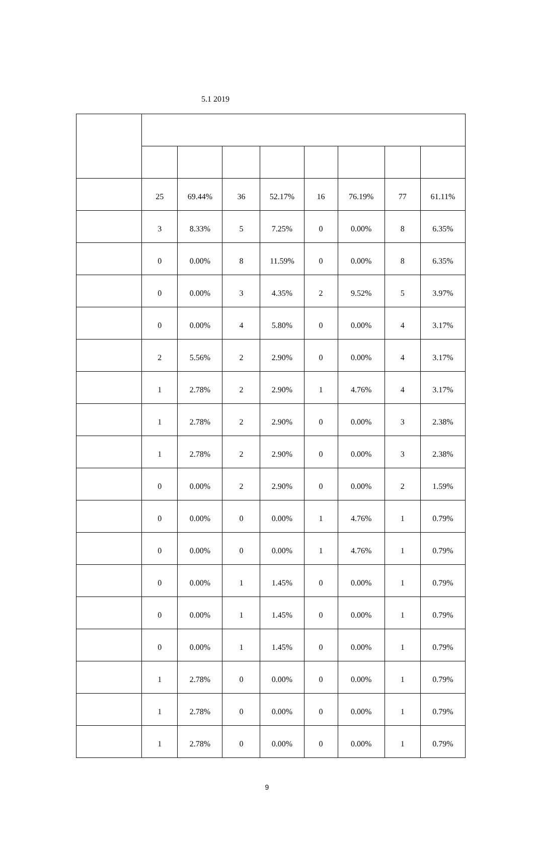5.1 2019
| | 25 | 69.44% | 36 | 52.17% | 16 | 76.19% | 77 | 61.11% |
| | 3 | 8.33% | 5 | 7.25% | 0 | 0.00% | 8 | 6.35% |
| | 0 | 0.00% | 8 | 11.59% | 0 | 0.00% | 8 | 6.35% |
| | 0 | 0.00% | 3 | 4.35% | 2 | 9.52% | 5 | 3.97% |
| | 0 | 0.00% | 4 | 5.80% | 0 | 0.00% | 4 | 3.17% |
| | 2 | 5.56% | 2 | 2.90% | 0 | 0.00% | 4 | 3.17% |
| | 1 | 2.78% | 2 | 2.90% | 1 | 4.76% | 4 | 3.17% |
| | 1 | 2.78% | 2 | 2.90% | 0 | 0.00% | 3 | 2.38% |
| | 1 | 2.78% | 2 | 2.90% | 0 | 0.00% | 3 | 2.38% |
| | 0 | 0.00% | 2 | 2.90% | 0 | 0.00% | 2 | 1.59% |
| | 0 | 0.00% | 0 | 0.00% | 1 | 4.76% | 1 | 0.79% |
| | 0 | 0.00% | 0 | 0.00% | 1 | 4.76% | 1 | 0.79% |
| | 0 | 0.00% | 1 | 1.45% | 0 | 0.00% | 1 | 0.79% |
| | 0 | 0.00% | 1 | 1.45% | 0 | 0.00% | 1 | 0.79% |
| | 0 | 0.00% | 1 | 1.45% | 0 | 0.00% | 1 | 0.79% |
| | 1 | 2.78% | 0 | 0.00% | 0 | 0.00% | 1 | 0.79% |
| | 1 | 2.78% | 0 | 0.00% | 0 | 0.00% | 1 | 0.79% |
| | 1 | 2.78% | 0 | 0.00% | 0 | 0.00% | 1 | 0.79% |
9